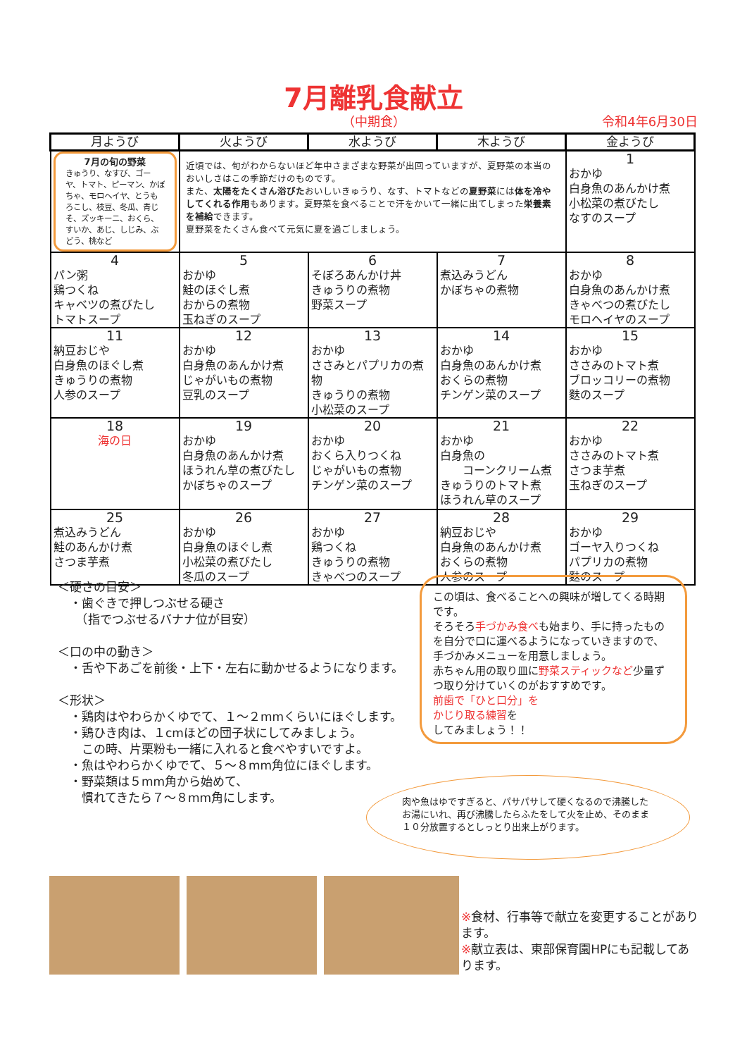7月離乳食献立
（中期食） 令和4年6月30日
| 月ようび | 火ようび | 水ようび | 木ようび | 金ようび |
| --- | --- | --- | --- | --- |
| 7月の旬の野菜 きゅうり、なすび、ゴーヤ、トマト、ピーマン、かぼちゃ、モロヘイヤ、とうもろこし、枝豆、冬瓜、青じそ、ズッキーニ、おくら、すいか、あじ、しじみ、ぶどう、桃など | 近頃では、旬がわからないほど年中さまざまな野菜が出回っていますが、夏野菜の本当のおいしさはこの季節だけのものです。 また、 太陽をたくさん浴びた おいしいきゅうり、なす、トマトなどの 夏野菜 には 体を冷やしてくれる作用 もあります。夏野菜を食べることで汗をかいて一緒に出てしまった 栄養素を補給 できます。 夏野菜をたくさん食べて元気に夏を過ごしましょう。 | | | 1 おかゆ 白身魚のあんかけ煮 小松菜の煮びたし なすのスープ |
| 4 パン粥 鶏つくね キャベツの煮びたし トマトスープ | 5 おかゆ 鮭のほぐし煮 おからの煮物 玉ねぎのスープ | 6 そぼろあんかけ丼 きゅうりの煮物 野菜スープ | 7 煮込みうどん かぼちゃの煮物 | 8 おかゆ 白身魚のあんかけ煮 きゃべつの煮びたし モロヘイヤのスープ |
| 11 納豆おじや 白身魚のほぐし煮 きゅうりの煮物 人参のスープ | 12 おかゆ 白身魚のあんかけ煮 じゃがいもの煮物 豆乳のスープ | 13 おかゆ ささみとパプリカの煮物 きゅうりの煮物 小松菜のスープ | 14 おかゆ 白身魚のあんかけ煮 おくらの煮物 チンゲン菜のスープ | 15 おかゆ ささみのトマト煮 ブロッコリーの煮物 麩のスープ |
| 18 海の日 | 19 おかゆ 白身魚のあんかけ煮 ほうれん草の煮びたし かぼちゃのスープ | 20 おかゆ おくら入りつくね じゃがいもの煮物 チンゲン菜のスープ | 21 おかゆ 白身魚の コーンクリーム煮 きゅうりのトマト煮 ほうれん草のスープ | 22 おかゆ ささみのトマト煮 さつま芋煮 玉ねぎのスープ |
| 25 煮込みうどん 鮭のあんかけ煮 さつま芋煮 | 26 おかゆ 白身魚のほぐし煮 小松菜の煮びたし 冬瓜のスープ | 27 おかゆ 鶏つくね きゅうりの煮物 きゃべつのスープ | 28 納豆おじや 白身魚のあんかけ煮 おくらの煮物 人参のスープ | 29 おかゆ ゴーヤ入りつくね パプリカの煮物 麩のスープ |
＜硬さの目安＞
　・歯ぐきで押しつぶせる硬さ
　　（指でつぶせるバナナ位が目安）
＜口の中の動き＞
　・舌や下あごを前後・上下・左右に動かせるようになります。
＜形状＞
　・鶏肉はやわらかくゆでて、１～２mmくらいにほぐします。
　・鶏ひき肉は、１cmほどの団子状にしてみましょう。
　　この時、片栗粉も一緒に入れると食べやすいですよ。
　・魚はやわらかくゆでて、５～８mm角位にほぐします。
　・野菜類は５mm角から始めて、
　　慣れてきたら７～８mm角にします。
この頃は、食べることへの興味が増してくる時期です。
そろそろ手づかみ食べも始まり、手に持ったものを自分で口に運べるようになっていきますので、手づかみメニューを用意しましょう。
赤ちゃん用の取り皿に野菜スティックなど少量ずつ取り分けていくのがおすすめです。
前歯で「ひと口分」を
かじり取る練習を
してみましょう！！
肉や魚はゆですぎると、パサパサして硬くなるので沸騰したお湯にいれ、再び沸騰したらふたをして火を止め、そのまま１０分放置するとしっとり出来上がります。
※食材、行事等で献立を変更することがあります。
※献立表は、東部保育園HPにも記載してあります。